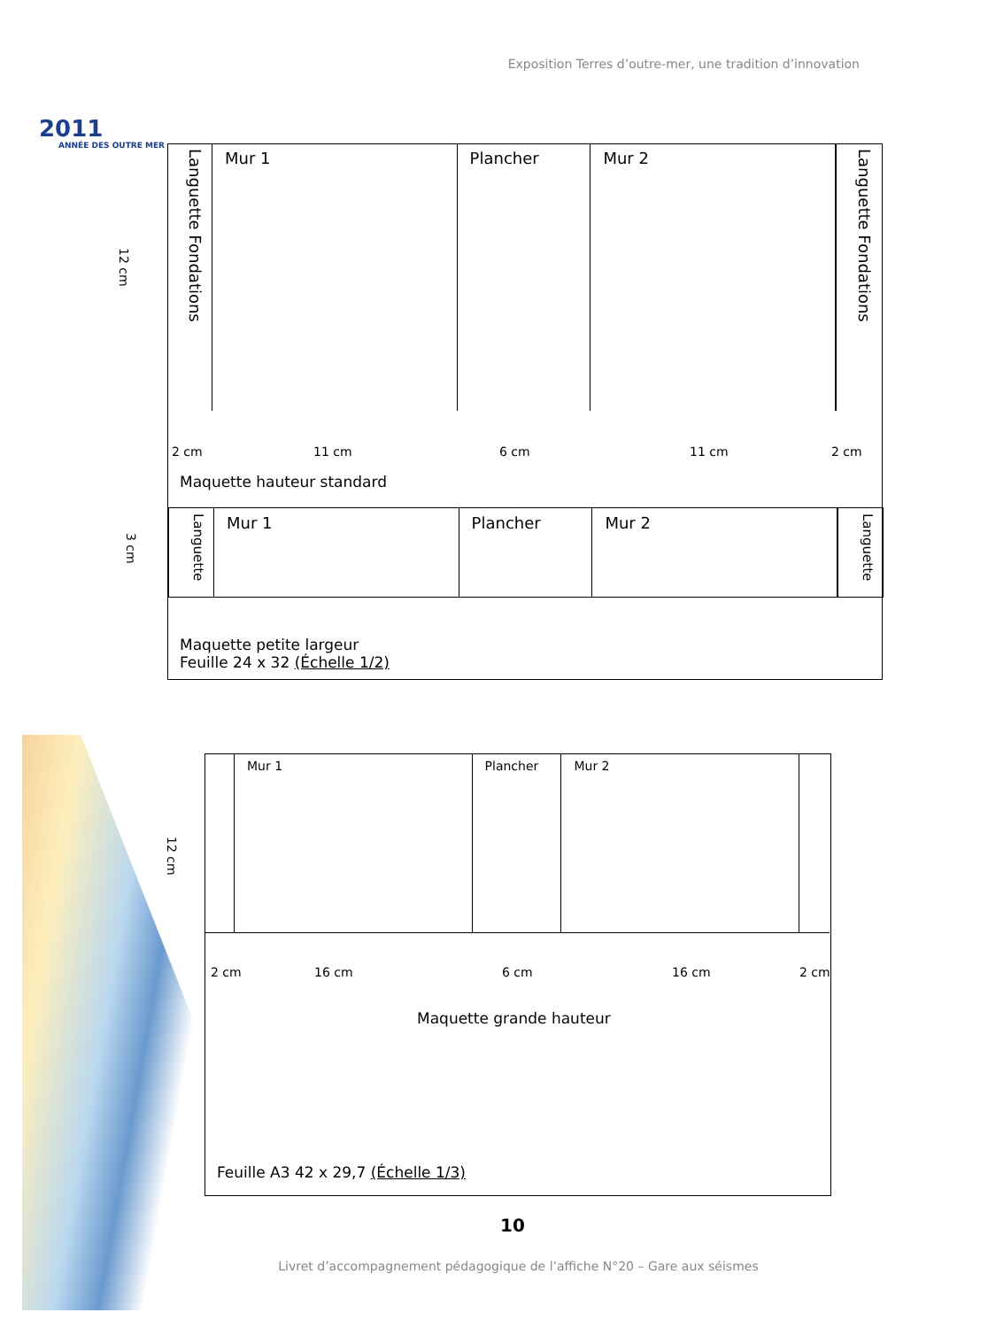Exposition Terres d’outre-mer, une tradition d’innovation
2011
ANNÉE DES OUTRE MER
12 cm
Languette Fondations
Mur 1 Plancher Mur 2
Languette Fondations
2 cm 11 cm 6 cm 11 cm 2 cm
Maquette hauteur standard
3 cm
Languette
Mur 1 Plancher Mur 2
Languette
Maquette petite largeur
Feuille 24 x 32 (Échelle 1/2)
12 cm
Mur 1 Plancher Mur 2
2 cm 16 cm 6 cm 16 cm 2 cm
Maquette grande hauteur
Feuille A3 42 x 29,7 (Échelle 1/3)
10
Livret d’accompagnement pédagogique de l’affiche N°20 – Gare aux séismes